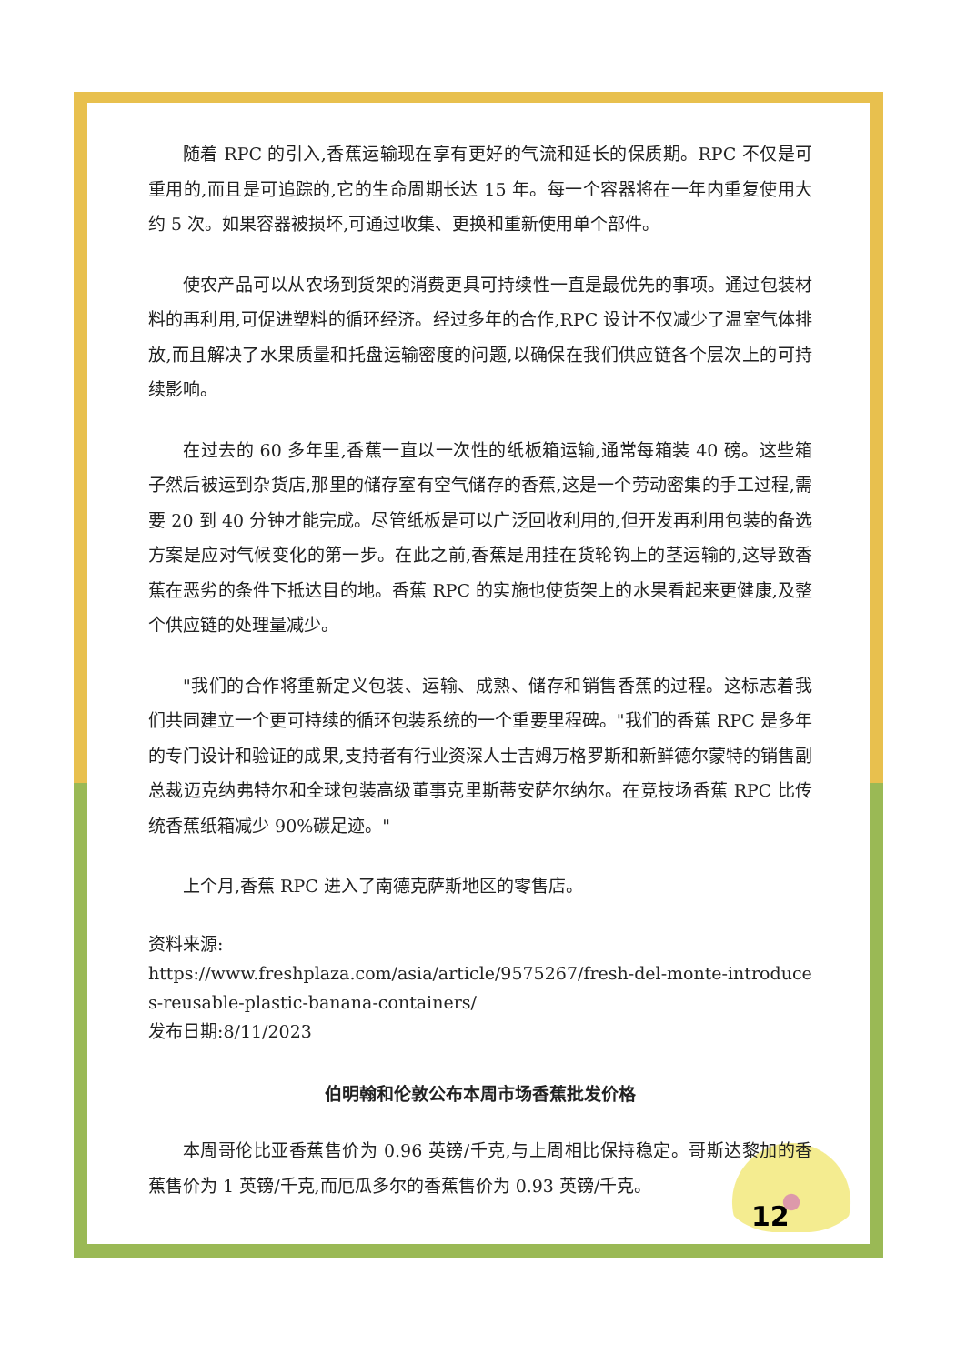随着 RPC 的引入,香蕉运输现在享有更好的气流和延长的保质期。RPC 不仅是可重用的,而且是可追踪的,它的生命周期长达 15 年。每一个容器将在一年内重复使用大约 5 次。如果容器被损坏,可通过收集、更换和重新使用单个部件。
使农产品可以从农场到货架的消费更具可持续性一直是最优先的事项。通过包装材料的再利用,可促进塑料的循环经济。经过多年的合作,RPC 设计不仅减少了温室气体排放,而且解决了水果质量和托盘运输密度的问题,以确保在我们供应链各个层次上的可持续影响。
在过去的 60 多年里,香蕉一直以一次性的纸板箱运输,通常每箱装 40 磅。这些箱子然后被运到杂货店,那里的储存室有空气储存的香蕉,这是一个劳动密集的手工过程,需要 20 到 40 分钟才能完成。尽管纸板是可以广泛回收利用的,但开发再利用包装的备选方案是应对气候变化的第一步。在此之前,香蕉是用挂在货轮钩上的茎运输的,这导致香蕉在恶劣的条件下抵达目的地。香蕉 RPC 的实施也使货架上的水果看起来更健康,及整个供应链的处理量减少。
"我们的合作将重新定义包装、运输、成熟、储存和销售香蕉的过程。这标志着我们共同建立一个更可持续的循环包装系统的一个重要里程碑。"我们的香蕉 RPC 是多年的专门设计和验证的成果,支持者有行业资深人士吉姆万格罗斯和新鲜德尔蒙特的销售副总裁迈克纳弗特尔和全球包装高级董事克里斯蒂安萨尔纳尔。在竞技场香蕉 RPC 比传统香蕉纸箱减少 90%碳足迹。"
上个月,香蕉 RPC 进入了南德克萨斯地区的零售店。
资料来源:
https://www.freshplaza.com/asia/article/9575267/fresh-del-monte-introduces-reusable-plastic-banana-containers/
发布日期:8/11/2023
伯明翰和伦敦公布本周市场香蕉批发价格
本周哥伦比亚香蕉售价为 0.96 英镑/千克,与上周相比保持稳定。哥斯达黎加的香蕉售价为 1 英镑/千克,而厄瓜多尔的香蕉售价为 0.93 英镑/千克。
12